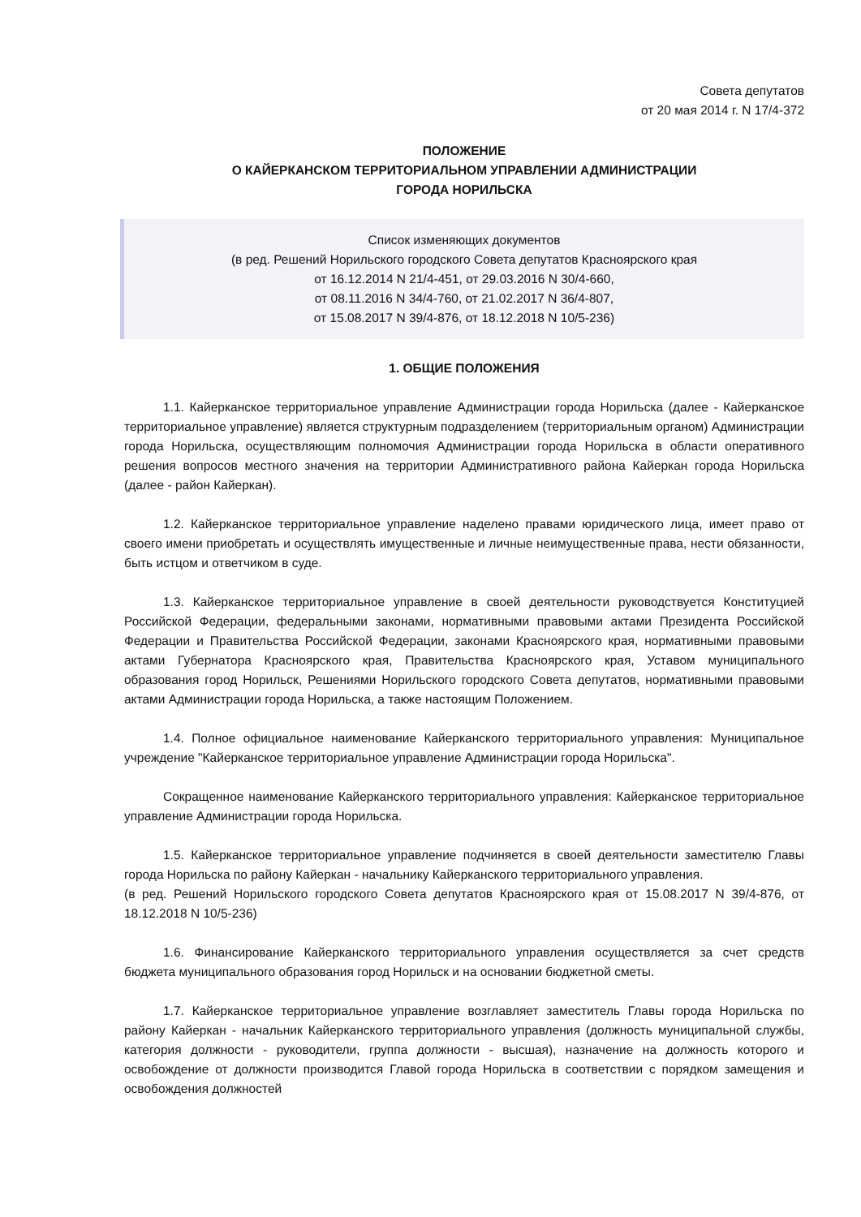Совета депутатов
от 20 мая 2014 г. N 17/4-372
ПОЛОЖЕНИЕ
О КАЙЕРКАНСКОМ ТЕРРИТОРИАЛЬНОМ УПРАВЛЕНИИ АДМИНИСТРАЦИИ
ГОРОДА НОРИЛЬСКА
Список изменяющих документов
(в ред. Решений Норильского городского Совета депутатов Красноярского края
от 16.12.2014 N 21/4-451, от 29.03.2016 N 30/4-660,
от 08.11.2016 N 34/4-760, от 21.02.2017 N 36/4-807,
от 15.08.2017 N 39/4-876, от 18.12.2018 N 10/5-236)
1. ОБЩИЕ ПОЛОЖЕНИЯ
1.1. Кайерканское территориальное управление Администрации города Норильска (далее - Кайерканское территориальное управление) является структурным подразделением (территориальным органом) Администрации города Норильска, осуществляющим полномочия Администрации города Норильска в области оперативного решения вопросов местного значения на территории Административного района Кайеркан города Норильска (далее - район Кайеркан).
1.2. Кайерканское территориальное управление наделено правами юридического лица, имеет право от своего имени приобретать и осуществлять имущественные и личные неимущественные права, нести обязанности, быть истцом и ответчиком в суде.
1.3. Кайерканское территориальное управление в своей деятельности руководствуется Конституцией Российской Федерации, федеральными законами, нормативными правовыми актами Президента Российской Федерации и Правительства Российской Федерации, законами Красноярского края, нормативными правовыми актами Губернатора Красноярского края, Правительства Красноярского края, Уставом муниципального образования город Норильск, Решениями Норильского городского Совета депутатов, нормативными правовыми актами Администрации города Норильска, а также настоящим Положением.
1.4. Полное официальное наименование Кайерканского территориального управления: Муниципальное учреждение "Кайерканское территориальное управление Администрации города Норильска".
Сокращенное наименование Кайерканского территориального управления: Кайерканское территориальное управление Администрации города Норильска.
1.5. Кайерканское территориальное управление подчиняется в своей деятельности заместителю Главы города Норильска по району Кайеркан - начальнику Кайерканского территориального управления.
(в ред. Решений Норильского городского Совета депутатов Красноярского края от 15.08.2017 N 39/4-876, от 18.12.2018 N 10/5-236)
1.6. Финансирование Кайерканского территориального управления осуществляется за счет средств бюджета муниципального образования город Норильск и на основании бюджетной сметы.
1.7. Кайерканское территориальное управление возглавляет заместитель Главы города Норильска по району Кайеркан - начальник Кайерканского территориального управления (должность муниципальной службы, категория должности - руководители, группа должности - высшая), назначение на должность которого и освобождение от должности производится Главой города Норильска в соответствии с порядком замещения и освобождения должностей